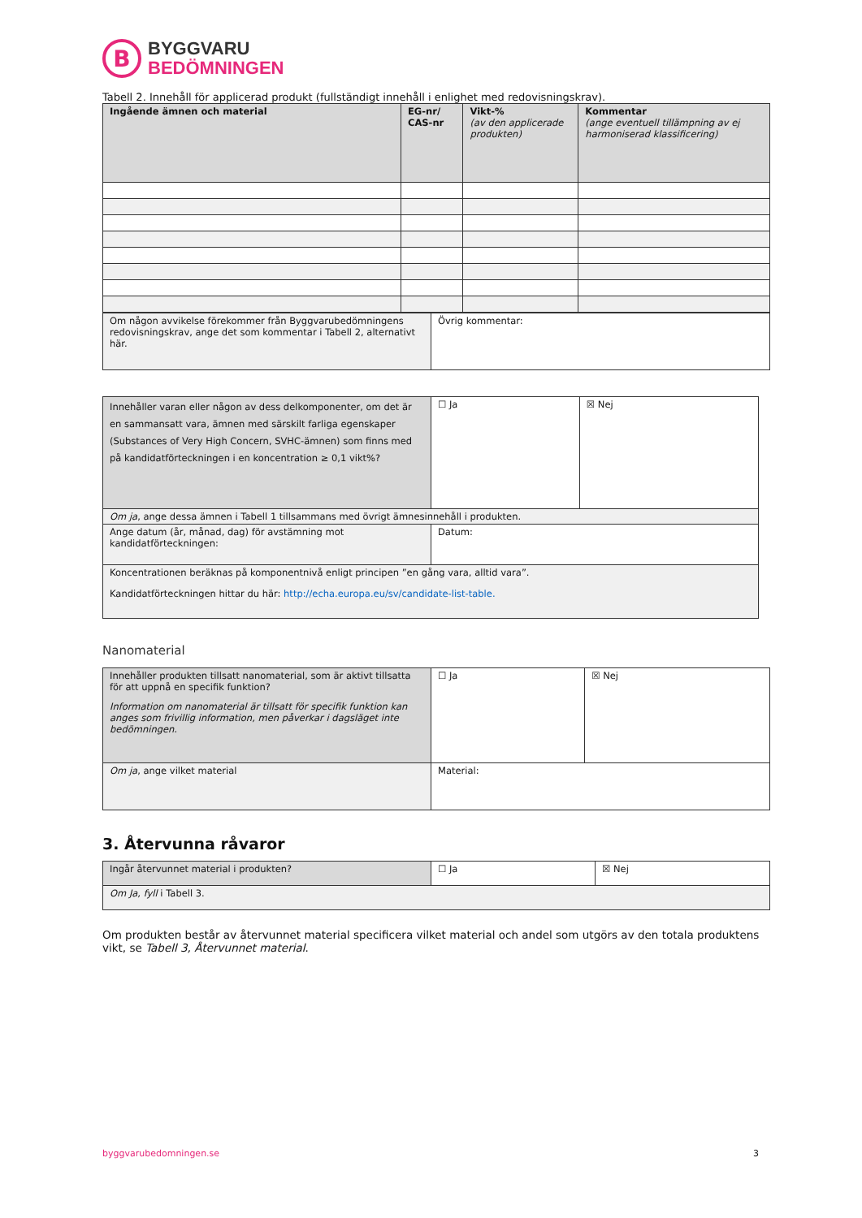B
BYGGVARU
BEDÖMNINGEN
Tabell 2. Innehåll för applicerad produkt (fullständigt innehåll i enlighet med redovisningskrav).
| Ingående ämnen och material | EG-nr/ CAS-nr | Vikt-% (av den applicerade produkten) | Kommentar (ange eventuell tillämpning av ej harmoniserad klassificering) |
| --- | --- | --- | --- |
| Om någon avvikelse förekommer från Byggvarubedömningens redovisningskrav, ange det som kommentar i Tabell 2, alternativt här. | Övrig kommentar: |
| Innehåller varan eller någon av dess delkomponenter, om det är en sammansatt vara, ämnen med särskilt farliga egenskaper (Substances of Very High Concern, SVHC-ämnen) som finns med på kandidatförteckningen i en koncentration ≥ 0,1 vikt%? | ☐ Ja | ☒ Nej |
| Om ja , ange dessa ämnen i Tabell 1 tillsammans med övrigt ämnesinnehåll i produkten. | | |
| Ange datum (år, månad, dag) för avstämning mot kandidatförteckningen: | Datum: | |
| Koncentrationen beräknas på komponentnivå enligt principen ”en gång vara, alltid vara”. Kandidatförteckningen hittar du här: http://echa.europa.eu/sv/candidate-list-table. | | |
Nanomaterial
| Innehåller produkten tillsatt nanomaterial, som är aktivt tillsatta för att uppnå en specifik funktion? Information om nanomaterial är tillsatt för specifik funktion kan anges som frivillig information, men påverkar i dagsläget inte bedömningen. | ☐ Ja | ☒ Nej |
| Om ja , ange vilket material | Material: | |
3. Återvunna råvaror
| Ingår återvunnet material i produkten? | ☐ Ja | ☒ Nej |
| Om Ja, fyll i Tabell 3. | | |
Om produkten består av återvunnet material specificera vilket material och andel som utgörs av den totala produktens vikt, se Tabell 3, Återvunnet material.
byggvarubedomningen.se 3